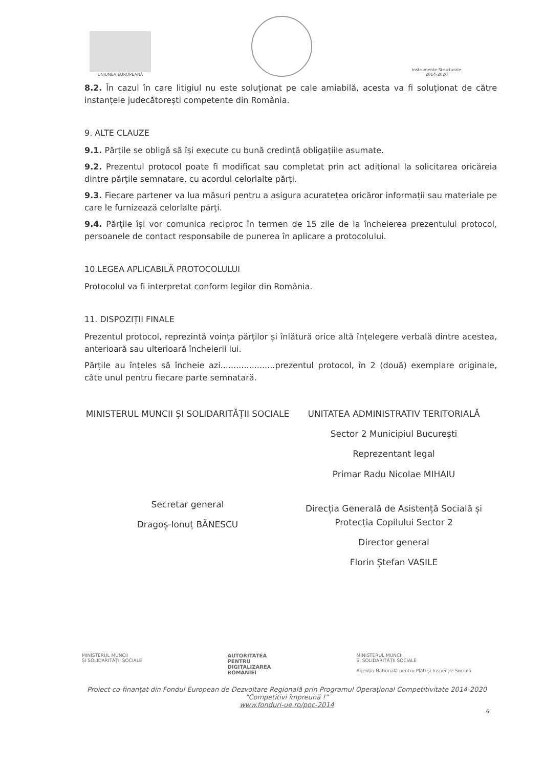UNIUNEA EUROPEANĂ
Instrumente Structurale
2014-2020
8.2. În cazul în care litigiul nu este soluționat pe cale amiabilă, acesta va fi soluționat de către instanțele judecătorești competente din România.
9. ALTE CLAUZE
9.1. Părțile se obligă să își execute cu bună credință obligațiile asumate.
9.2. Prezentul protocol poate fi modificat sau completat prin act adițional la solicitarea oricăreia dintre părțile semnatare, cu acordul celorlalte părți.
9.3. Fiecare partener va lua măsuri pentru a asigura acuratețea oricăror informații sau materiale pe care le furnizează celorlalte părți.
9.4. Părțile își vor comunica reciproc în termen de 15 zile de la încheierea prezentului protocol, persoanele de contact responsabile de punerea în aplicare a protocolului.
10.LEGEA APLICABILĂ PROTOCOLULUI
Protocolul va fi interpretat conform legilor din România.
11. DISPOZIȚII FINALE
Prezentul protocol, reprezintă voința părților și înlătură orice altă înțelegere verbală dintre acestea, anterioară sau ulterioară încheierii lui.
Părțile au înțeles să încheie azi.....................prezentul protocol, în 2 (două) exemplare originale, câte unul pentru fiecare parte semnatară.
MINISTERUL MUNCII ȘI SOLIDARITĂȚII SOCIALE
Secretar general
Dragoș-Ionuț BĂNESCU
UNITATEA ADMINISTRATIV TERITORIALĂ
Sector 2 Municipiul București
Reprezentant legal
Primar Radu Nicolae MIHAIU
Direcția Generală de Asistență Socială și Protecția Copilului Sector 2
Director general
Florin Ștefan VASILE
MINISTERUL MUNCII
ȘI SOLIDARITĂȚII SOCIALE
AUTORITATEA
PENTRU
DIGITALIZAREA
ROMÂNIEI
MINISTERUL MUNCII
ȘI SOLIDARITĂȚII SOCIALE
Agenția Națională pentru Plăți și Inspecție Socială
Proiect co-finanțat din Fondul European de Dezvoltare Regională prin Programul Operațional Competitivitate 2014-2020
"Competitivi împreună !"
www.fonduri-ue.ro/poc-2014
6